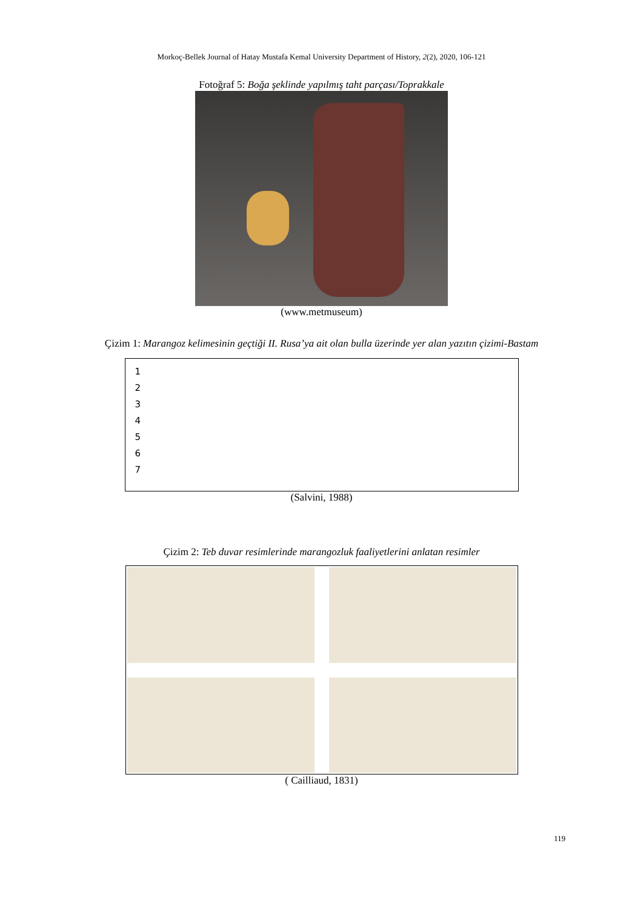Morkoç-Bellek Journal of Hatay Mustafa Kemal University Department of History, 2(2), 2020, 106-121
Fotoğraf 5: Boğa şeklinde yapılmış taht parçası/Toprakkale
(www.metmuseum)
Çizim 1: Marangoz kelimesinin geçtiği II. Rusa’ya ait olan bulla üzerinde yer alan yazıtın çizimi-Bastam
1
2
3
4
5
6
7
(Salvini, 1988)
Çizim 2: Teb duvar resimlerinde marangozluk faaliyetlerini anlatan resimler
( Cailliaud, 1831)
119